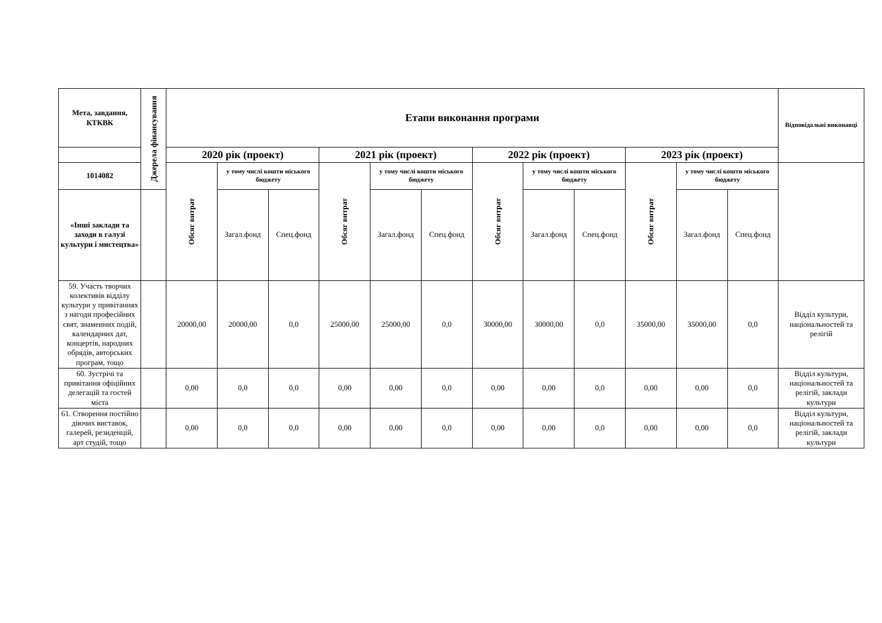| Мета, завдання, КТКВК | Джерела фінансування | Етапи виконання програми | | | | | | | | | | | | Відповідальні виконавці |
| --- | --- | --- | --- | --- | --- | --- | --- | --- | --- | --- | --- | --- | --- | --- |
| | | 2020 рік (проект) | | | 2021 рік (проект) | | | 2022 рік (проект) | | | 2023 рік (проект) | | | |
| 1014082 | | Обсяг витрат | у тому числі кошти міського бюджету | | Обсяг витрат | у тому числі кошти міського бюджету | | Обсяг витрат | у тому числі кошти міського бюджету | | Обсяг витрат | у тому числі кошти міського бюджету | | |
| «Інші заклади та заходи в галузі культури і мистецтва» | | | Загал.фонд | Спец.фонд | | Загал.фонд | Спец.фонд | | Загал.фонд | Спец.фонд | | Загал.фонд | Спец.фонд | |
| 59. Участь творчих колективів відділу культури у привітаннях з нагоди професійних свят, знаменних подій, календарних дат, концертів, народних обрядів, авторських програм, тощо | | 20000,00 | 20000,00 | 0,0 | 25000,00 | 25000,00 | 0,0 | 30000,00 | 30000,00 | 0,0 | 35000,00 | 35000,00 | 0,0 | Відділ культури, національностей та релігій |
| 60. Зустрічі та привітання офіційних делегацій та гостей міста | | 0,00 | 0,0 | 0,0 | 0,00 | 0,00 | 0,0 | 0,00 | 0,00 | 0,0 | 0,00 | 0,00 | 0,0 | Відділ культури, національностей та релігій, заклади культури |
| 61. Створення постійно діючих виставок, галерей, резиденцій, арт студій, тощо | | 0,00 | 0,0 | 0,0 | 0,00 | 0,00 | 0,0 | 0,00 | 0,00 | 0,0 | 0,00 | 0,00 | 0,0 | Відділ культури, національностей та релігій, заклади культури |